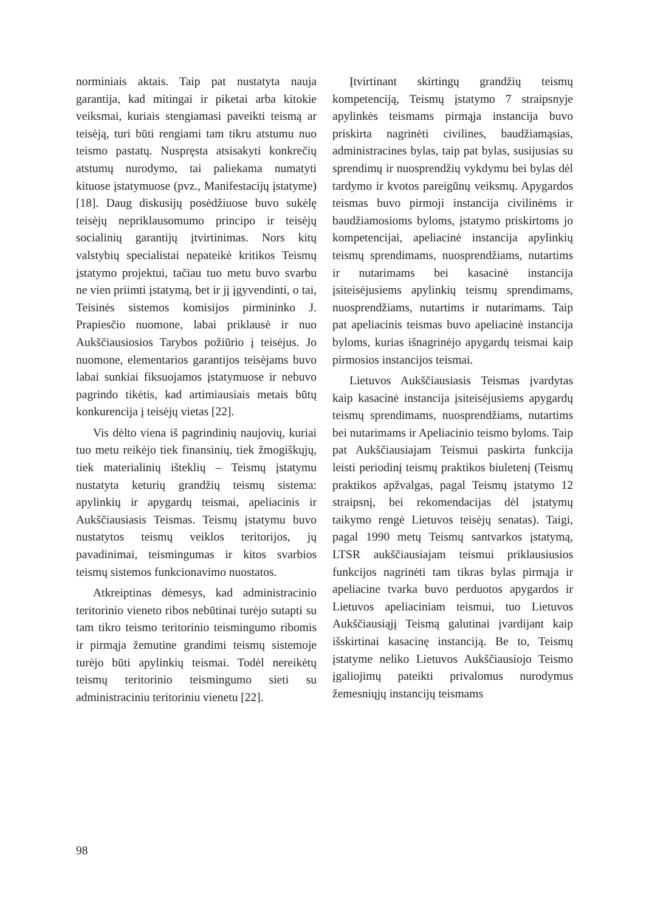norminiais aktais. Taip pat nustatyta nauja garantija, kad mitingai ir piketai arba kitokie veiksmai, kuriais stengiamasi paveikti teismą ar teisėją, turi būti rengiami tam tikru atstumu nuo teismo pastatų. Nuspręsta atsisakyti konkrečių atstumų nurodymo, tai paliekama numatyti kituose įstatymuose (pvz., Manifestacijų įstatyme) [18]. Daug diskusijų posėdžiuose buvo sukėlę teisėjų nepriklausomumo principo ir teisėjų socialinių garantijų įtvirtinimas. Nors kitų valstybių specialistai nepateikė kritikos Teismų įstatymo projektui, tačiau tuo metu buvo svarbu ne vien priimti įstatymą, bet ir jį įgyvendinti, o tai, Teisinės sistemos komisijos pirmininko J. Prapiesčio nuomone, labai priklausė ir nuo Aukščiausiosios Tarybos požiūrio į teisėjus. Jo nuomone, elementarios garantijos teisėjams buvo labai sunkiai fiksuojamos įstatymuose ir nebuvo pagrindo tikėtis, kad artimiausiais metais būtų konkurencija į teisėjų vietas [22].
Vis dėlto viena iš pagrindinių naujovių, kuriai tuo metu reikėjo tiek finansinių, tiek žmogiškųjų, tiek materialinių išteklių – Teismų įstatymu nustatyta keturių grandžių teismų sistema: apylinkių ir apygardų teismai, apeliacinis ir Aukščiausiasis Teismas. Teismų įstatymu buvo nustatytos teismų veiklos teritorijos, jų pavadinimai, teismingumas ir kitos svarbios teismų sistemos funkcionavimo nuostatos.
Atkreiptinas dėmesys, kad administracinio teritorinio vieneto ribos nebūtinai turėjo sutapti su tam tikro teismo teritorinio teismingumo ribomis ir pirmąja žemutine grandimi teismų sistemoje turėjo būti apylinkių teismai. Todėl nereikėtų teismų teritorinio teismingumo sieti su administraciniu teritoriniu vienetu [22].
Įtvirtinant skirtingų grandžių teismų kompetenciją, Teismų įstatymo 7 straipsnyje apylinkės teismams pirmąja instancija buvo priskirta nagrinėti civilines, baudžiamąsias, administracines bylas, taip pat bylas, susijusias su sprendimų ir nuosprendžių vykdymu bei bylas dėl tardymo ir kvotos pareigūnų veiksmų. Apygardos teismas buvo pirmoji instancija civilinėms ir baudžiamosioms byloms, įstatymo priskirtoms jo kompetencijai, apeliacinė instancija apylinkių teismų sprendimams, nuosprendžiams, nutartims ir nutarimams bei kasacinė instancija įsiteisėjusiems apylinkių teismų sprendimams, nuosprendžiams, nutartims ir nutarimams. Taip pat apeliacinis teismas buvo apeliacinė instancija byloms, kurias išnagrinėjo apygardų teismai kaip pirmosios instancijos teismai.
Lietuvos Aukščiausiasis Teismas įvardytas kaip kasacinė instancija įsiteisėjusiems apygardų teismų sprendimams, nuosprendžiams, nutartims bei nutarimams ir Apeliacinio teismo byloms. Taip pat Aukščiausiajam Teismui paskirta funkcija leisti periodinį teismų praktikos biuletenį (Teismų praktikos apžvalgas, pagal Teismų įstatymo 12 straipsnį, bei rekomendacijas dėl įstatymų taikymo rengė Lietuvos teisėjų senatas). Taigi, pagal 1990 metų Teismų santvarkos įstatymą, LTSR aukščiausiajam teismui priklausiusios funkcijos nagrinėti tam tikras bylas pirmąja ir apeliacine tvarka buvo perduotos apygardos ir Lietuvos apeliaciniam teismui, tuo Lietuvos Aukščiausiąjį Teismą galutinai įvardijant kaip išskirtinai kasacinę instanciją. Be to, Teismų įstatyme neliko Lietuvos Aukščiausiojo Teismo įgaliojimų pateikti privalomus nurodymus žemesniųjų instancijų teismams
98